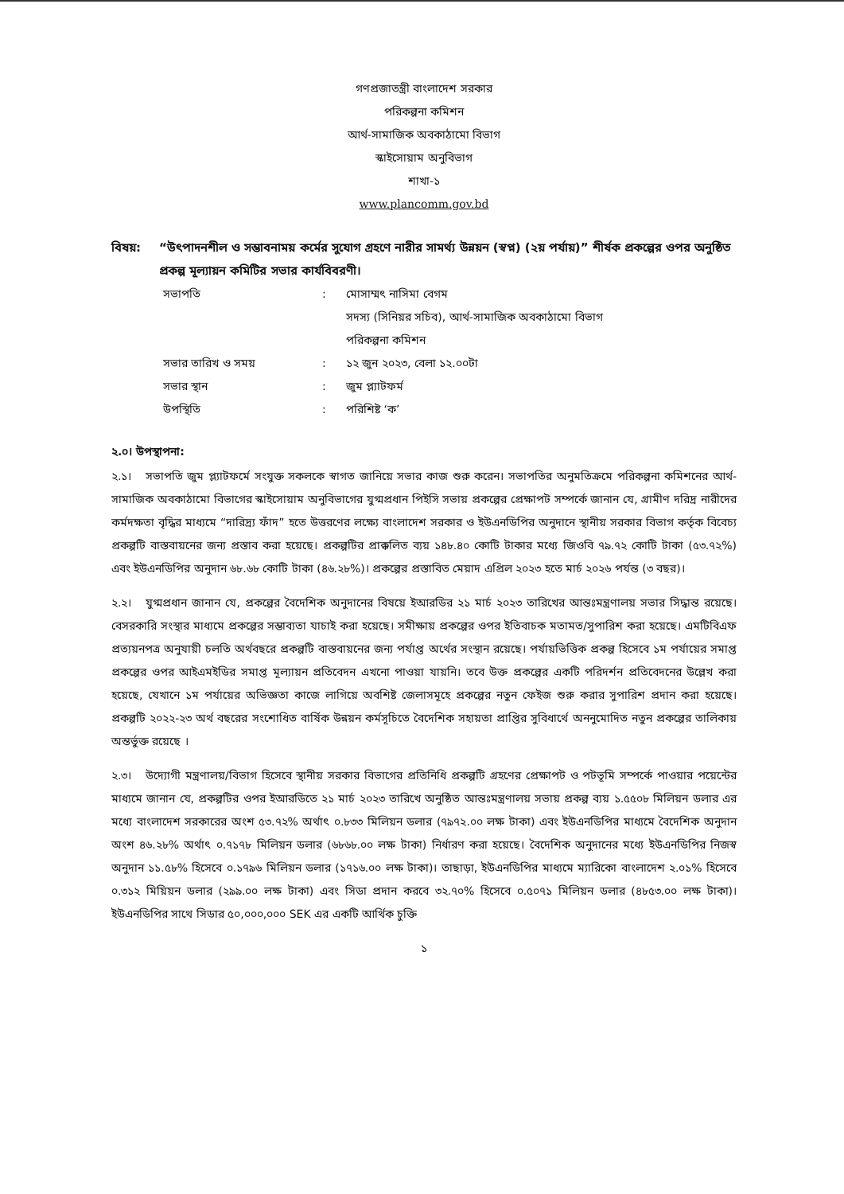গণপ্রজাতন্ত্রী বাংলাদেশ সরকার
পরিকল্পনা কমিশন
আর্থ-সামাজিক অবকাঠামো বিভাগ
স্কাইসোয়াম অনুবিভাগ
শাখা-১
www.plancomm.gov.bd
বিষয়: “উৎপাদনশীল ও সম্ভাবনাময় কর্মের সুযোগ গ্রহণে নারীর সামর্থ্য উন্নয়ন (স্বপ্ন) (২য় পর্যায়)” শীর্ষক প্রকল্পের ওপর অনুষ্ঠিত প্রকল্প মূল্যায়ন কমিটির সভার কার্যবিবরণী।
| সভাপতি | : | মোসাম্মৎ নাসিমা বেগম সদস্য (সিনিয়র সচিব), আর্থ-সামাজিক অবকাঠামো বিভাগ পরিকল্পনা কমিশন |
| সভার তারিখ ও সময় | : | ১২ জুন ২০২৩, বেলা ১২.০০টা |
| সভার স্থান | : | জুম প্ল্যাটফর্ম |
| উপস্থিতি | : | পরিশিষ্ট ‘ক’ |
২.০। উপস্থাপনা:
২.১। সভাপতি জুম প্ল্যাটফর্মে সংযুক্ত সকলকে স্বাগত জানিয়ে সভার কাজ শুরু করেন। সভাপতির অনুমতিক্রমে পরিকল্পনা কমিশনের আর্থ-সামাজিক অবকাঠামো বিভাগের স্কাইসোয়াম অনুবিভাগের যুগ্মপ্রধান পিইসি সভায় প্রকল্পের প্রেক্ষাপট সম্পর্কে জানান যে, গ্রামীণ দরিদ্র নারীদের কর্মদক্ষতা বৃদ্ধির মাধ্যমে “দারিদ্র্য ফাঁদ” হতে উত্তরণের লক্ষ্যে বাংলাদেশ সরকার ও ইউএনডিপির অনুদানে স্থানীয় সরকার বিভাগ কর্তৃক বিবেচ্য প্রকল্পটি বাস্তবায়নের জন্য প্রস্তাব করা হয়েছে। প্রকল্পটির প্রাক্কলিত ব্যয় ১৪৮.৪০ কোটি টাকার মধ্যে জিওবি ৭৯.৭২ কোটি টাকা (৫৩.৭২%) এবং ইউএনডিপির অনুদান ৬৮.৬৮ কোটি টাকা (৪৬.২৮%)। প্রকল্পের প্রস্তাবিত মেয়াদ এপ্রিল ২০২৩ হতে মার্চ ২০২৬ পর্যন্ত (৩ বছর)।
২.২। যুগ্মপ্রধান জানান যে, প্রকল্পের বৈদেশিক অনুদানের বিষয়ে ইআরডির ২১ মার্চ ২০২৩ তারিখের আন্তঃমন্ত্রণালয় সভার সিদ্ধান্ত রয়েছে। বেসরকারি সংস্থার মাধ্যমে প্রকল্পের সম্ভাব্যতা যাচাই করা হয়েছে। সমীক্ষায় প্রকল্পের ওপর ইতিবাচক মতামত/সুপারিশ করা হয়েছে। এমটিবিএফ প্রত্যয়নপত্র অনুযায়ী চলতি অর্থবছরে প্রকল্পটি বাস্তবায়নের জন্য পর্যাপ্ত অর্থের সংস্থান রয়েছে। পর্যায়ভিত্তিক প্রকল্প হিসেবে ১ম পর্যায়ের সমাপ্ত প্রকল্পের ওপর আইএমইডির সমাপ্ত মূল্যায়ন প্রতিবেদন এখনো পাওয়া যায়নি। তবে উক্ত প্রকল্পের একটি পরিদর্শন প্রতিবেদনের উল্লেখ করা হয়েছে, যেখানে ১ম পর্যায়ের অভিজ্ঞতা কাজে লাগিয়ে অবশিষ্ট জেলাসমূহে প্রকল্পের নতুন ফেইজ শুরু করার সুপারিশ প্রদান করা হয়েছে। প্রকল্পটি ২০২২-২৩ অর্থ বছরের সংশোধিত বার্ষিক উন্নয়ন কর্মসূচিতে বৈদেশিক সহায়তা প্রাপ্তির সুবিধার্থে অননুমোদিত নতুন প্রকল্পের তালিকায় অন্তর্ভুক্ত রয়েছে ।
২.৩। উদ্যোগী মন্ত্রণালয়/বিভাগ হিসেবে স্থানীয় সরকার বিভাগের প্রতিনিধি প্রকল্পটি গ্রহণের প্রেক্ষাপট ও পটভূমি সম্পর্কে পাওয়ার পয়েন্টের মাধ্যমে জানান যে, প্রকল্পটির ওপর ইআরডিতে ২১ মার্চ ২০২৩ তারিখে অনুষ্ঠিত আন্তঃমন্ত্রণালয় সভায় প্রকল্প ব্যয় ১.৫৫০৮ মিলিয়ন ডলার এর মধ্যে বাংলাদেশ সরকারের অংশ ৫৩.৭২% অর্থাৎ ০.৮৩৩ মিলিয়ন ডলার (৭৯৭২.০০ লক্ষ টাকা) এবং ইউএনডিপির মাধ্যমে বৈদেশিক অনুদান অংশ ৪৬.২৮% অর্থাৎ ০.৭১৭৮ মিলিয়ন ডলার (৬৮৬৮.০০ লক্ষ টাকা) নির্ধারণ করা হয়েছে। বৈদেশিক অনুদানের মধ্যে ইউএনডিপির নিজস্ব অনুদান ১১.৫৮% হিসেবে ০.১৭৯৬ মিলিয়ন ডলার (১৭১৬.০০ লক্ষ টাকা)। তাছাড়া, ইউএনডিপির মাধ্যমে ম্যারিকো বাংলাদেশ ২.০১% হিসেবে ০.৩১২ মিয়িয়ন ডলার (২৯৯.০০ লক্ষ টাকা) এবং সিডা প্রদান করবে ৩২.৭০% হিসেবে ০.৫০৭১ মিলিয়ন ডলার (৪৮৫৩.০০ লক্ষ টাকা)। ইউএনডিপির সাথে সিডার ৫০,০০০,০০০ SEK এর একটি আর্থিক চুক্তি
১